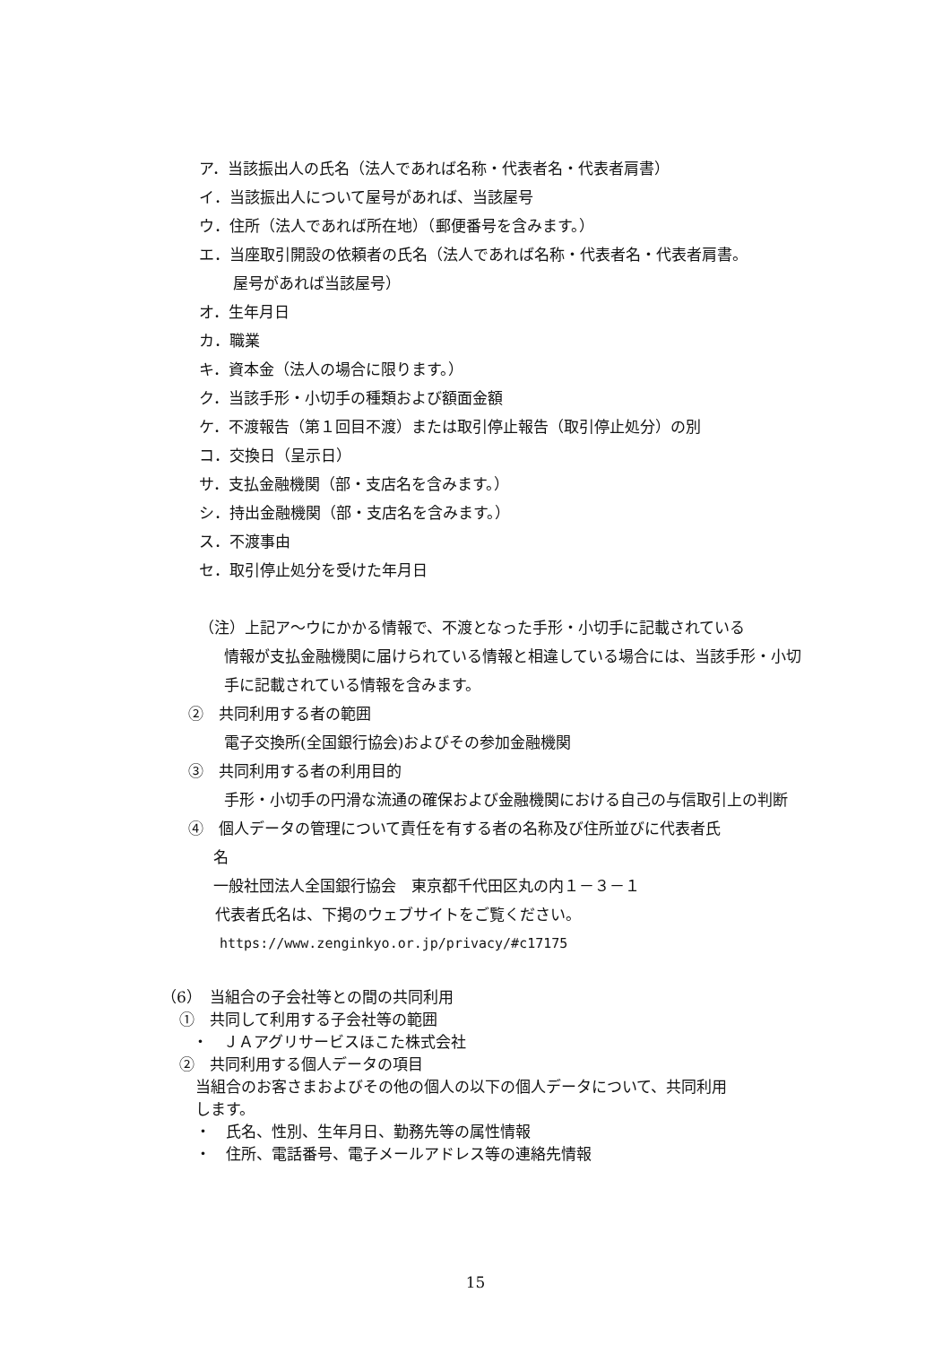ア．当該振出人の氏名（法人であれば名称・代表者名・代表者肩書）
イ．当該振出人について屋号があれば、当該屋号
ウ．住所（法人であれば所在地）（郵便番号を含みます。）
エ．当座取引開設の依頼者の氏名（法人であれば名称・代表者名・代表者肩書。
屋号があれば当該屋号）
オ．生年月日
カ．職業
キ．資本金（法人の場合に限ります。）
ク．当該手形・小切手の種類および額面金額
ケ．不渡報告（第１回目不渡）または取引停止報告（取引停止処分）の別
コ．交換日（呈示日）
サ．支払金融機関（部・支店名を含みます。）
シ．持出金融機関（部・支店名を含みます。）
ス．不渡事由
セ．取引停止処分を受けた年月日
（注）上記ア～ウにかかる情報で、不渡となった手形・小切手に記載されている
情報が支払金融機関に届けられている情報と相違している場合には、当該手形・小切手に記載されている情報を含みます。
②　共同利用する者の範囲
電子交換所(全国銀行協会)およびその参加金融機関
③　共同利用する者の利用目的
手形・小切手の円滑な流通の確保および金融機関における自己の与信取引上の判断
④　個人データの管理について責任を有する者の名称及び住所並びに代表者氏
名
一般社団法人全国銀行協会　東京都千代田区丸の内１－３－１
代表者氏名は、下掲のウェブサイトをご覧ください。
https://www.zenginkyo.or.jp/privacy/#c17175
（6）　当組合の子会社等との間の共同利用
①　共同して利用する子会社等の範囲
・　ＪＡアグリサービスほこた株式会社
②　共同利用する個人データの項目
当組合のお客さまおよびその他の個人の以下の個人データについて、共同利用
します。
・　氏名、性別、生年月日、勤務先等の属性情報
・　住所、電話番号、電子メールアドレス等の連絡先情報
15